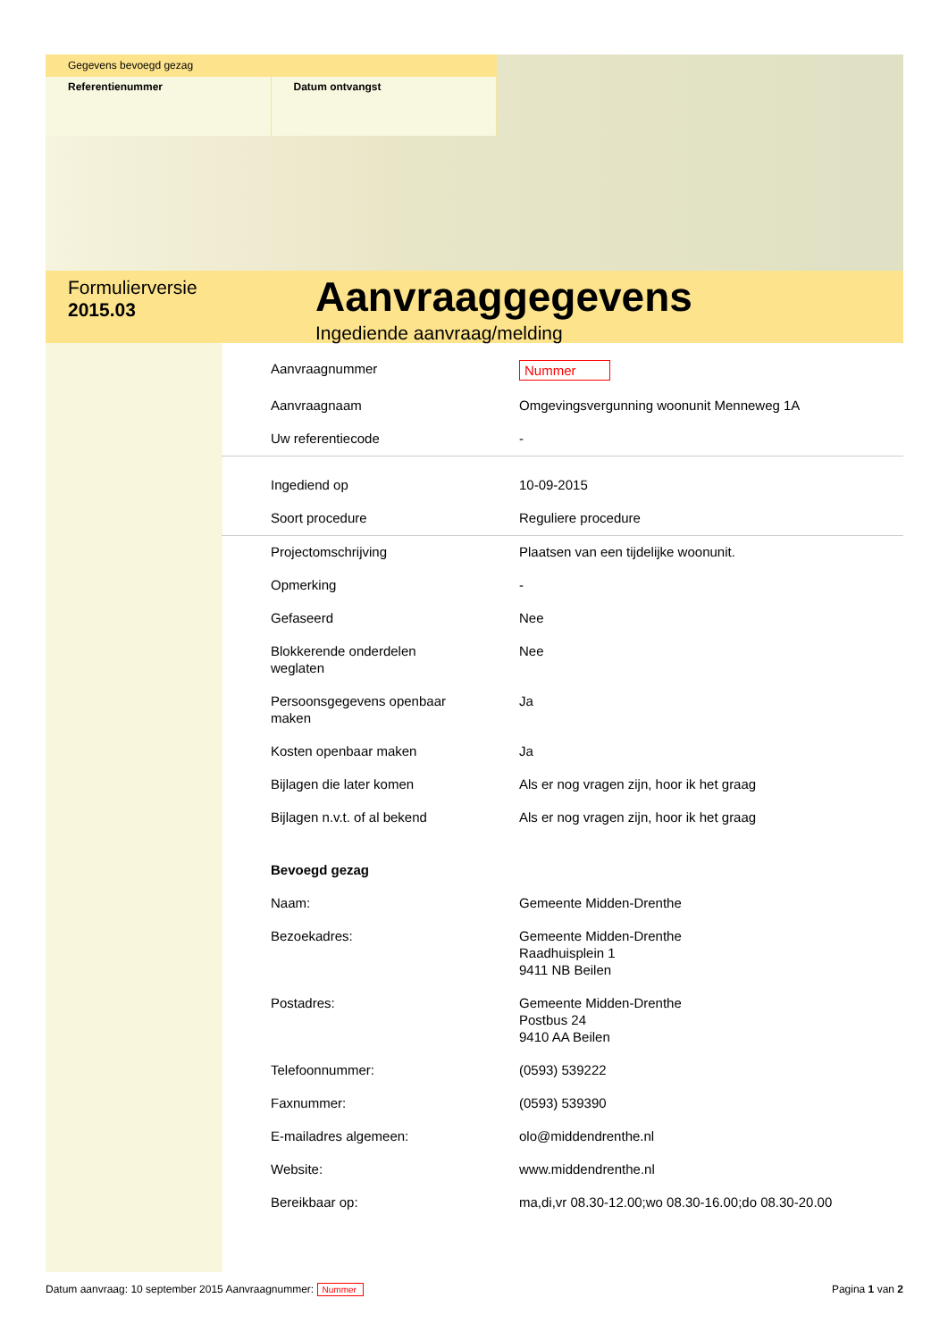Gegevens bevoegd gezag
Referentienummer Datum ontvangst
Formulierversie
2015.03
Aanvraaggegevens
Ingediende aanvraag/melding
| Aanvraagnummer | Nummer |
| Aanvraagnaam | Omgevingsvergunning woonunit Menneweg 1A |
| Uw referentiecode | - |
| Ingediend op | 10-09-2015 |
| Soort procedure | Reguliere procedure |
| Projectomschrijving | Plaatsen van een tijdelijke woonunit. |
| Opmerking | - |
| Gefaseerd | Nee |
| Blokkerende onderdelen weglaten | Nee |
| Persoonsgegevens openbaar maken | Ja |
| Kosten openbaar maken | Ja |
| Bijlagen die later komen | Als er nog vragen zijn, hoor ik het graag |
| Bijlagen n.v.t. of al bekend | Als er nog vragen zijn, hoor ik het graag |
| Bevoegd gezag | |
| Naam: | Gemeente Midden-Drenthe |
| Bezoekadres: | Gemeente Midden-Drenthe Raadhuisplein 1 9411 NB Beilen |
| Postadres: | Gemeente Midden-Drenthe Postbus 24 9410 AA Beilen |
| Telefoonnummer: | (0593) 539222 |
| Faxnummer: | (0593) 539390 |
| E-mailadres algemeen: | olo@middendrenthe.nl |
| Website: | www.middendrenthe.nl |
| Bereikbaar op: | ma,di,vr 08.30-12.00;wo 08.30-16.00;do 08.30-20.00 |
Datum aanvraag: 10 september 2015 Aanvraagnummer: Nummer
Pagina 1 van 2